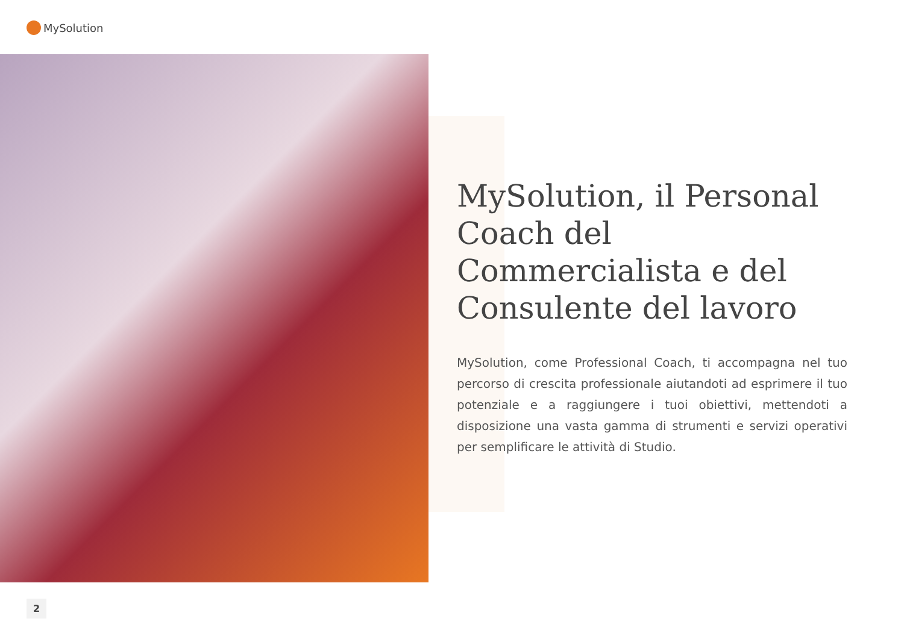MySolution
MySolution, il Personal Coach del Commercialista e del Consulente del lavoro
MySolution, come Professional Coach, ti accompagna nel tuo percorso di crescita professionale aiutandoti ad esprimere il tuo potenziale e a raggiungere i tuoi obiettivi, mettendoti a disposizione una vasta gamma di strumenti e servizi operativi per semplificare le attività di Studio.
2